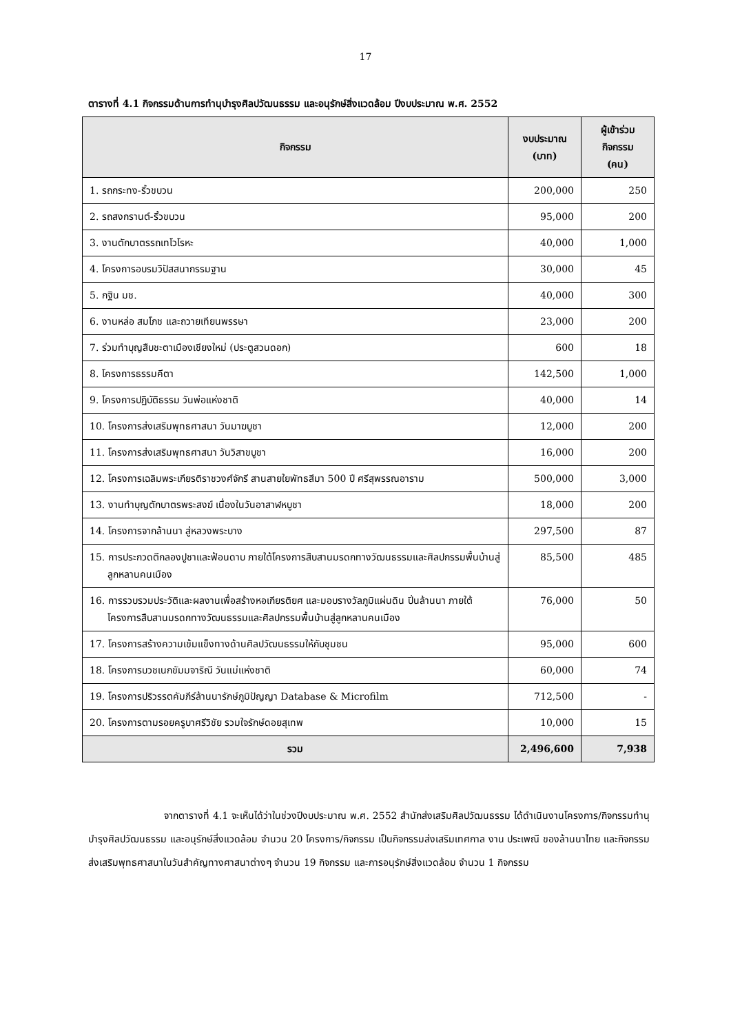17
ตารางที่ 4.1 กิจกรรมด้านการทำนุบำรุงศิลปวัฒนธรรม และอนุรักษ์สิ่งแวดล้อม ปีงบประมาณ พ.ศ. 2552
| กิจกรรม | งบประมาณ (บาท) | ผู้เข้าร่วมกิจกรรม (คน) |
| --- | --- | --- |
| 1. รถกระทง-ริ้วขบวน | 200,000 | 250 |
| 2. รถสงกรานต์-ริ้วขบวน | 95,000 | 200 |
| 3. งานตักบาตรรถเทโวโรหะ | 40,000 | 1,000 |
| 4. โครงการอบรมวิปัสสนากรรมฐาน | 30,000 | 45 |
| 5. กฐิน มช. | 40,000 | 300 |
| 6. งานหล่อ สมโภช และถวายเทียนพรรษา | 23,000 | 200 |
| 7. ร่วมทำบุญสืบชะตาเมืองเชียงใหม่ (ประตูสวนดอก) | 600 | 18 |
| 8. โครงการธรรมคีตา | 142,500 | 1,000 |
| 9. โครงการปฏิบัติธรรม วันพ่อแห่งชาติ | 40,000 | 14 |
| 10. โครงการส่งเสริมพุทธศาสนา วันมาฆบูชา | 12,000 | 200 |
| 11. โครงการส่งเสริมพุทธศาสนา วันวิสาขบูชา | 16,000 | 200 |
| 12. โครงการเฉลิมพระเกียรติราชวงศ์จักรี สานสายใยพัทธสีมา 500 ปี ศรีสุพรรณอาราม | 500,000 | 3,000 |
| 13. งานทำบุญตักบาตรพระสงฆ์ เนื่องในวันอาสาฬหบูชา | 18,000 | 200 |
| 14. โครงการจากล้านนา สู่หลวงพระบาง | 297,500 | 87 |
| 15. การประกวดตีกลองปูชาและฟ้อนดาบ ภายใต้โครงการสืบสานมรดกทางวัฒนธรรมและศิลปกรรมพื้นบ้านสู่ลูกหลานคนเมือง | 85,500 | 485 |
| 16. การรวบรวมประวัติและผลงานเพื่อสร้างหอเกียรติยศ และมอบรางวัลภูมิแผ่นดิน ปิ่นล้านนา ภายใต้โครงการสืบสานมรดกทางวัฒนธรรมและศิลปกรรมพื้นบ้านสู่ลูกหลานคนเมือง | 76,000 | 50 |
| 17. โครงการสร้างความเข้มแข็งทางด้านศิลปวัฒนธรรมให้กับชุมชน | 95,000 | 600 |
| 18. โครงการบวชเนกขัมมจาริณี วันแม่แห่งชาติ | 60,000 | 74 |
| 19. โครงการปริวรรตคัมภีร์ล้านนารักษ์ภูมิปัญญา Database & Microfilm | 712,500 | - |
| 20. โครงการตามรอยครูบาศรีวิชัย รวมใจรักษ์ดอยสุเทพ | 10,000 | 15 |
| รวม | 2,496,600 | 7,938 |
จากตารางที่ 4.1 จะเห็นได้ว่าในช่วงปีงบประมาณ พ.ศ. 2552 สำนักส่งเสริมศิลปวัฒนธรรม ได้ดำเนินงานโครงการ/กิจกรรมทำนุบำรุงศิลปวัฒนธรรม และอนุรักษ์สิ่งแวดล้อม จำนวน 20 โครงการ/กิจกรรม เป็นกิจกรรมส่งเสริมเทศกาล งาน ประเพณี ของล้านนาไทย และกิจกรรมส่งเสริมพุทธศาสนาในวันสำคัญทางศาสนาต่างๆ จำนวน 19 กิจกรรม และการอนุรักษ์สิ่งแวดล้อม จำนวน 1 กิจกรรม